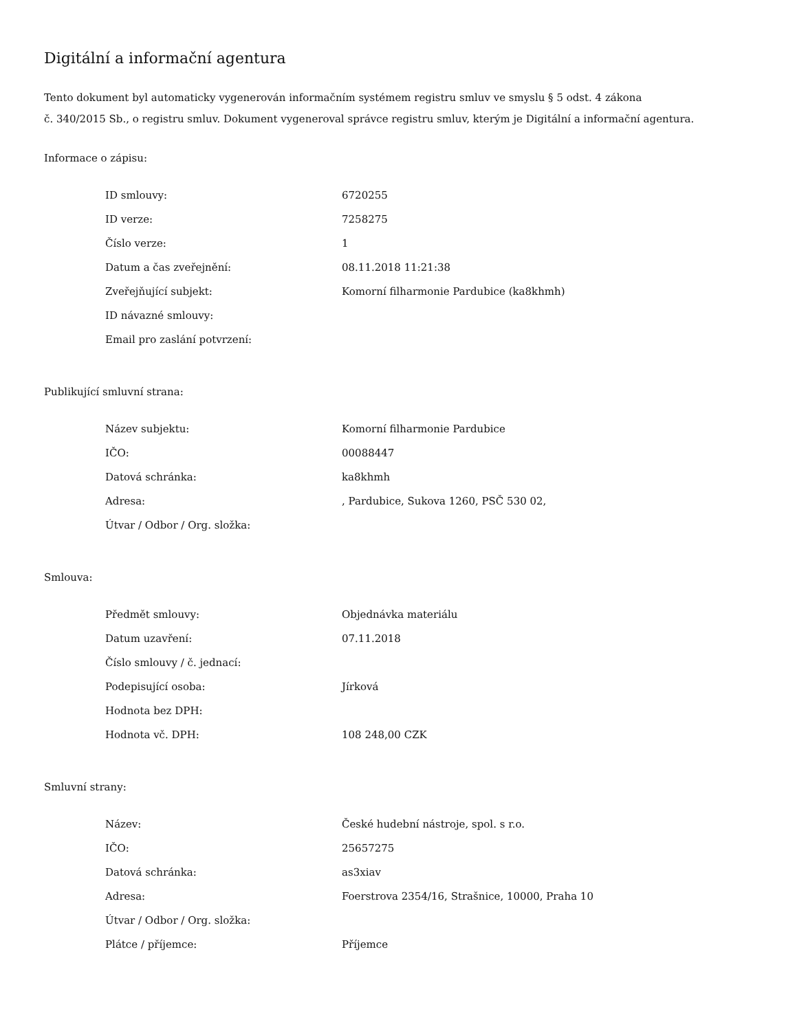Digitální a informační agentura
Tento dokument byl automaticky vygenerován informačním systémem registru smluv ve smyslu § 5 odst. 4 zákona
č. 340/2015 Sb., o registru smluv. Dokument vygeneroval správce registru smluv, kterým je Digitální a informační agentura.
Informace o zápisu:
| ID smlouvy: | 6720255 |
| ID verze: | 7258275 |
| Číslo verze: | 1 |
| Datum a čas zveřejnění: | 08.11.2018 11:21:38 |
| Zveřejňující subjekt: | Komorní filharmonie Pardubice (ka8khmh) |
| ID návazné smlouvy: | |
| Email pro zaslání potvrzení: | |
Publikující smluvní strana:
| Název subjektu: | Komorní filharmonie Pardubice |
| IČO: | 00088447 |
| Datová schránka: | ka8khmh |
| Adresa: | , Pardubice, Sukova 1260, PSČ 530 02, |
| Útvar / Odbor / Org. složka: | |
Smlouva:
| Předmět smlouvy: | Objednávka materiálu |
| Datum uzavření: | 07.11.2018 |
| Číslo smlouvy / č. jednací: | |
| Podepisující osoba: | Jírková |
| Hodnota bez DPH: | |
| Hodnota vč. DPH: | 108 248,00 CZK |
Smluvní strany:
| Název: | České hudební nástroje, spol. s r.o. |
| IČO: | 25657275 |
| Datová schránka: | as3xiav |
| Adresa: | Foerstrova 2354/16, Strašnice, 10000, Praha 10 |
| Útvar / Odbor / Org. složka: | |
| Plátce / příjemce: | Příjemce |